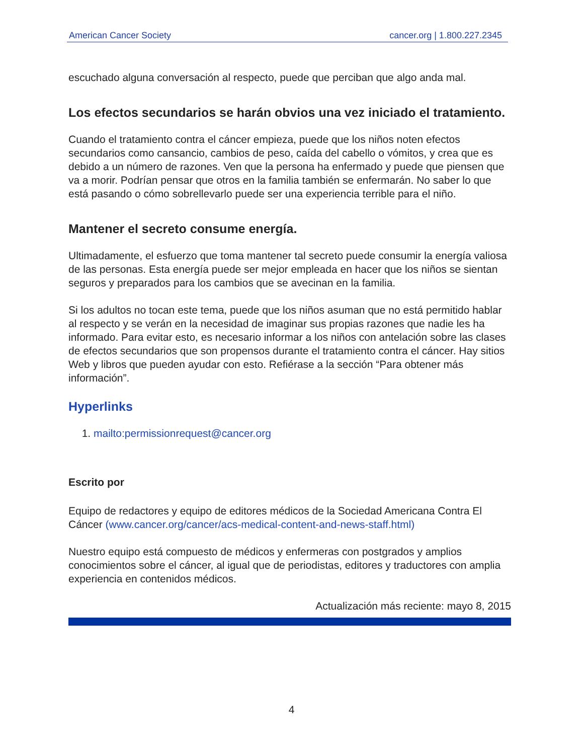American Cancer Society cancer.org | 1.800.227.2345
escuchado alguna conversación al respecto, puede que perciban que algo anda mal.
Los efectos secundarios se harán obvios una vez iniciado el tratamiento.
Cuando el tratamiento contra el cáncer empieza, puede que los niños noten efectos secundarios como cansancio, cambios de peso, caída del cabello o vómitos, y crea que es debido a un número de razones. Ven que la persona ha enfermado y puede que piensen que va a morir. Podrían pensar que otros en la familia también se enfermarán. No saber lo que está pasando o cómo sobrellevarlo puede ser una experiencia terrible para el niño.
Mantener el secreto consume energía.
Ultimadamente, el esfuerzo que toma mantener tal secreto puede consumir la energía valiosa de las personas. Esta energía puede ser mejor empleada en hacer que los niños se sientan seguros y preparados para los cambios que se avecinan en la familia.
Si los adultos no tocan este tema, puede que los niños asuman que no está permitido hablar al respecto y se verán en la necesidad de imaginar sus propias razones que nadie les ha informado. Para evitar esto, es necesario informar a los niños con antelación sobre las clases de efectos secundarios que son propensos durante el tratamiento contra el cáncer. Hay sitios Web y libros que pueden ayudar con esto. Refiérase a la sección “Para obtener más información”.
Hyperlinks
1. mailto:permissionrequest@cancer.org
Escrito por
Equipo de redactores y equipo de editores médicos de la Sociedad Americana Contra El Cáncer (www.cancer.org/cancer/acs-medical-content-and-news-staff.html)
Nuestro equipo está compuesto de médicos y enfermeras con postgrados y amplios conocimientos sobre el cáncer, al igual que de periodistas, editores y traductores con amplia experiencia en contenidos médicos.
Actualización más reciente: mayo 8, 2015
4